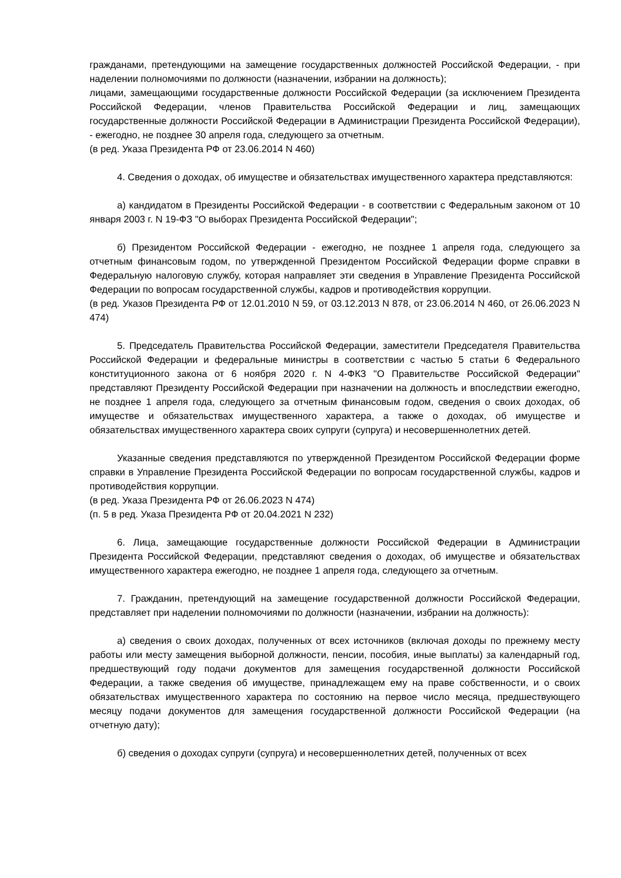гражданами, претендующими на замещение государственных должностей Российской Федерации, - при наделении полномочиями по должности (назначении, избрании на должность);
лицами, замещающими государственные должности Российской Федерации (за исключением Президента Российской Федерации, членов Правительства Российской Федерации и лиц, замещающих государственные должности Российской Федерации в Администрации Президента Российской Федерации), - ежегодно, не позднее 30 апреля года, следующего за отчетным.
(в ред. Указа Президента РФ от 23.06.2014 N 460)
4. Сведения о доходах, об имуществе и обязательствах имущественного характера представляются:
а) кандидатом в Президенты Российской Федерации - в соответствии с Федеральным законом от 10 января 2003 г. N 19-ФЗ "О выборах Президента Российской Федерации";
б) Президентом Российской Федерации - ежегодно, не позднее 1 апреля года, следующего за отчетным финансовым годом, по утвержденной Президентом Российской Федерации форме справки в Федеральную налоговую службу, которая направляет эти сведения в Управление Президента Российской Федерации по вопросам государственной службы, кадров и противодействия коррупции.
(в ред. Указов Президента РФ от 12.01.2010 N 59, от 03.12.2013 N 878, от 23.06.2014 N 460, от 26.06.2023 N 474)
5. Председатель Правительства Российской Федерации, заместители Председателя Правительства Российской Федерации и федеральные министры в соответствии с частью 5 статьи 6 Федерального конституционного закона от 6 ноября 2020 г. N 4-ФКЗ "О Правительстве Российской Федерации" представляют Президенту Российской Федерации при назначении на должность и впоследствии ежегодно, не позднее 1 апреля года, следующего за отчетным финансовым годом, сведения о своих доходах, об имуществе и обязательствах имущественного характера, а также о доходах, об имуществе и обязательствах имущественного характера своих супруги (супруга) и несовершеннолетних детей.
Указанные сведения представляются по утвержденной Президентом Российской Федерации форме справки в Управление Президента Российской Федерации по вопросам государственной службы, кадров и противодействия коррупции.
(в ред. Указа Президента РФ от 26.06.2023 N 474)
(п. 5 в ред. Указа Президента РФ от 20.04.2021 N 232)
6. Лица, замещающие государственные должности Российской Федерации в Администрации Президента Российской Федерации, представляют сведения о доходах, об имуществе и обязательствах имущественного характера ежегодно, не позднее 1 апреля года, следующего за отчетным.
7. Гражданин, претендующий на замещение государственной должности Российской Федерации, представляет при наделении полномочиями по должности (назначении, избрании на должность):
а) сведения о своих доходах, полученных от всех источников (включая доходы по прежнему месту работы или месту замещения выборной должности, пенсии, пособия, иные выплаты) за календарный год, предшествующий году подачи документов для замещения государственной должности Российской Федерации, а также сведения об имуществе, принадлежащем ему на праве собственности, и о своих обязательствах имущественного характера по состоянию на первое число месяца, предшествующего месяцу подачи документов для замещения государственной должности Российской Федерации (на отчетную дату);
б) сведения о доходах супруги (супруга) и несовершеннолетних детей, полученных от всех